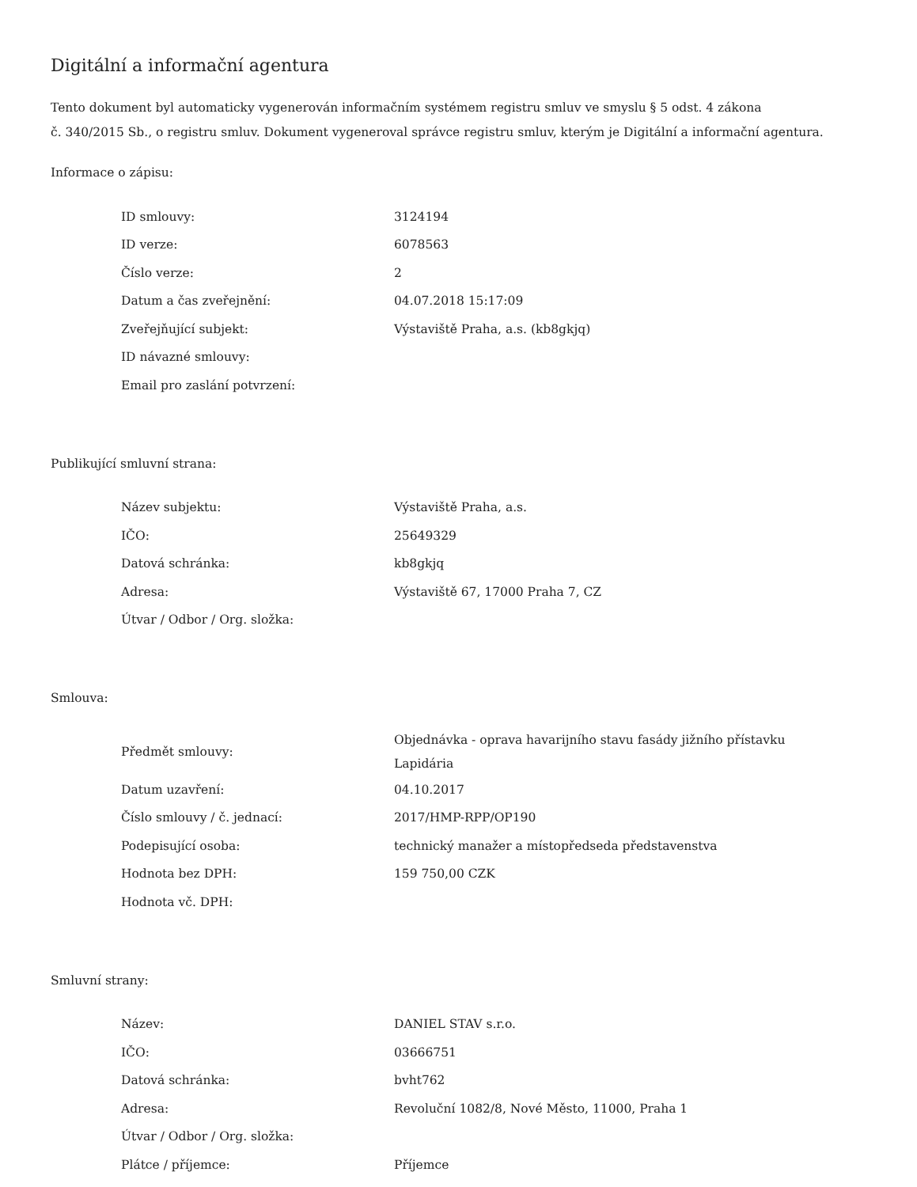Digitální a informační agentura
Tento dokument byl automaticky vygenerován informačním systémem registru smluv ve smyslu § 5 odst. 4 zákona
č. 340/2015 Sb., o registru smluv. Dokument vygeneroval správce registru smluv, kterým je Digitální a informační agentura.
Informace o zápisu:
| ID smlouvy: | 3124194 |
| ID verze: | 6078563 |
| Číslo verze: | 2 |
| Datum a čas zveřejnění: | 04.07.2018 15:17:09 |
| Zveřejňující subjekt: | Výstaviště Praha, a.s. (kb8gkjq) |
| ID návazné smlouvy: | |
| Email pro zaslání potvrzení: | |
Publikující smluvní strana:
| Název subjektu: | Výstaviště Praha, a.s. |
| IČO: | 25649329 |
| Datová schránka: | kb8gkjq |
| Adresa: | Výstaviště 67, 17000 Praha 7, CZ |
| Útvar / Odbor / Org. složka: | |
Smlouva:
| Předmět smlouvy: | Objednávka - oprava havarijního stavu fasády jižního přístavku Lapidária |
| Datum uzavření: | 04.10.2017 |
| Číslo smlouvy / č. jednací: | 2017/HMP-RPP/OP190 |
| Podepisující osoba: | technický manažer a místopředseda představenstva |
| Hodnota bez DPH: | 159 750,00 CZK |
| Hodnota vč. DPH: | |
Smluvní strany:
| Název: | DANIEL STAV s.r.o. |
| IČO: | 03666751 |
| Datová schránka: | bvht762 |
| Adresa: | Revoluční 1082/8, Nové Město, 11000, Praha 1 |
| Útvar / Odbor / Org. složka: | |
| Plátce / příjemce: | Příjemce |